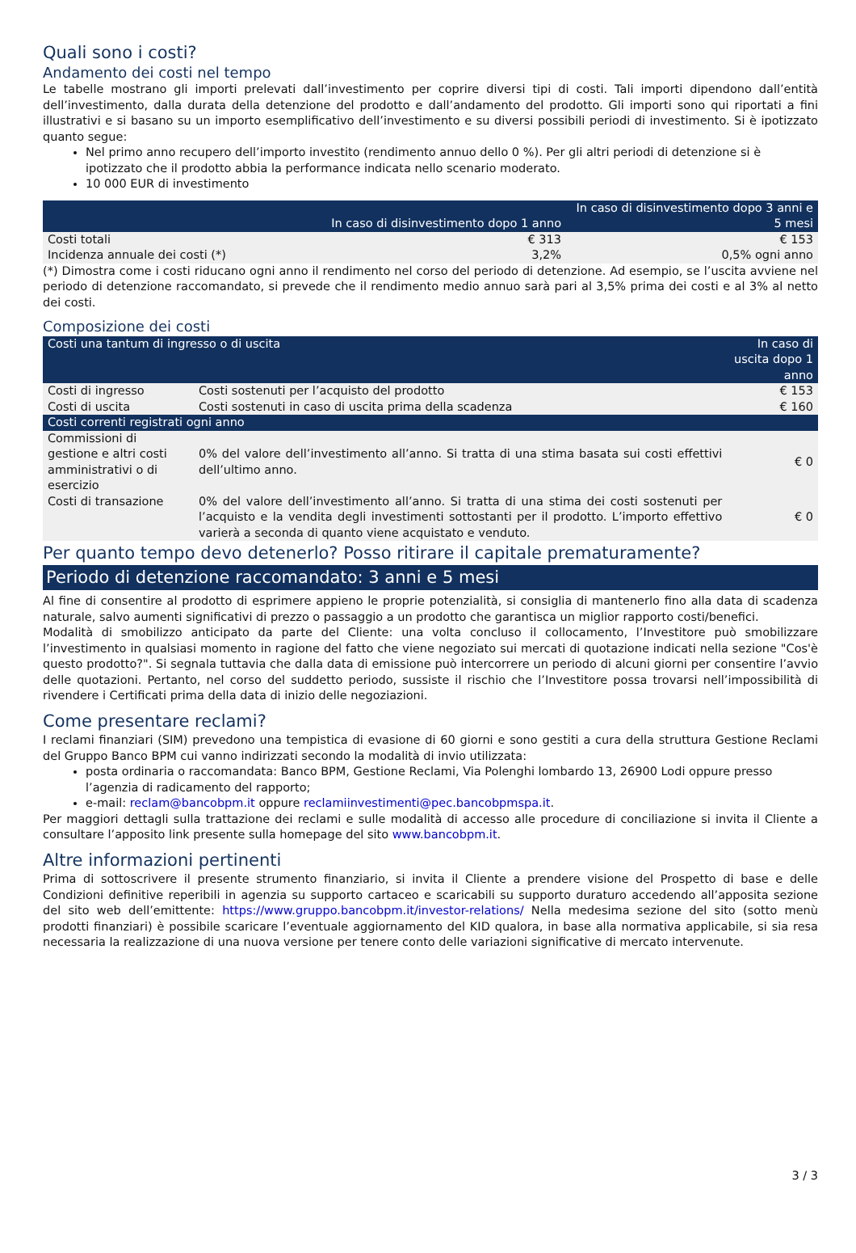Quali sono i costi?
Andamento dei costi nel tempo
Le tabelle mostrano gli importi prelevati dall’investimento per coprire diversi tipi di costi. Tali importi dipendono dall’entità dell’investimento, dalla durata della detenzione del prodotto e dall’andamento del prodotto. Gli importi sono qui riportati a fini illustrativi e si basano su un importo esemplificativo dell’investimento e su diversi possibili periodi di investimento. Si è ipotizzato quanto segue:
Nel primo anno recupero dell’importo investito (rendimento annuo dello 0 %). Per gli altri periodi di detenzione si è ipotizzato che il prodotto abbia la performance indicata nello scenario moderato.
10 000 EUR di investimento
| | In caso di disinvestimento dopo 1 anno | In caso di disinvestimento dopo 3 anni e 5 mesi |
| --- | --- | --- |
| Costi totali | € 313 | € 153 |
| Incidenza annuale dei costi (*) | 3,2% | 0,5% ogni anno |
(*) Dimostra come i costi riducano ogni anno il rendimento nel corso del periodo di detenzione. Ad esempio, se l’uscita avviene nel periodo di detenzione raccomandato, si prevede che il rendimento medio annuo sarà pari al 3,5% prima dei costi e al 3% al netto dei costi.
Composizione dei costi
| Costi una tantum di ingresso o di uscita | | In caso di uscita dopo 1 anno | |
| Costi di ingresso | Costi sostenuti per l’acquisto del prodotto | | € 153 |
| Costi di uscita | Costi sostenuti in caso di uscita prima della scadenza | | € 160 |
| Costi correnti registrati ogni anno | | | |
| Commissioni di gestione e altri costi amministrativi o di esercizio | 0% del valore dell’investimento all’anno. Si tratta di una stima basata sui costi effettivi dell’ultimo anno. | | € 0 |
| Costi di transazione | 0% del valore dell’investimento all’anno. Si tratta di una stima dei costi sostenuti per l’acquisto e la vendita degli investimenti sottostanti per il prodotto. L’importo effettivo varierà a seconda di quanto viene acquistato e venduto. | | € 0 |
Per quanto tempo devo detenerlo? Posso ritirare il capitale prematuramente?
Periodo di detenzione raccomandato: 3 anni e 5 mesi
Al fine di consentire al prodotto di esprimere appieno le proprie potenzialità, si consiglia di mantenerlo fino alla data di scadenza naturale, salvo aumenti significativi di prezzo o passaggio a un prodotto che garantisca un miglior rapporto costi/benefici.
Modalità di smobilizzo anticipato da parte del Cliente: una volta concluso il collocamento, l’Investitore può smobilizzare l’investimento in qualsiasi momento in ragione del fatto che viene negoziato sui mercati di quotazione indicati nella sezione "Cos'è questo prodotto?". Si segnala tuttavia che dalla data di emissione può intercorrere un periodo di alcuni giorni per consentire l’avvio delle quotazioni. Pertanto, nel corso del suddetto periodo, sussiste il rischio che l’Investitore possa trovarsi nell’impossibilità di rivendere i Certificati prima della data di inizio delle negoziazioni.
Come presentare reclami?
I reclami finanziari (SIM) prevedono una tempistica di evasione di 60 giorni e sono gestiti a cura della struttura Gestione Reclami del Gruppo Banco BPM cui vanno indirizzati secondo la modalità di invio utilizzata:
posta ordinaria o raccomandata: Banco BPM, Gestione Reclami, Via Polenghi lombardo 13, 26900 Lodi oppure presso l’agenzia di radicamento del rapporto;
e-mail: reclam@bancobpm.it oppure reclamiinvestimenti@pec.bancobpmspa.it.
Per maggiori dettagli sulla trattazione dei reclami e sulle modalità di accesso alle procedure di conciliazione si invita il Cliente a consultare l’apposito link presente sulla homepage del sito www.bancobpm.it.
Altre informazioni pertinenti
Prima di sottoscrivere il presente strumento finanziario, si invita il Cliente a prendere visione del Prospetto di base e delle Condizioni definitive reperibili in agenzia su supporto cartaceo e scaricabili su supporto duraturo accedendo all’apposita sezione del sito web dell’emittente: https://www.gruppo.bancobpm.it/investor-relations/ Nella medesima sezione del sito (sotto menù prodotti finanziari) è possibile scaricare l’eventuale aggiornamento del KID qualora, in base alla normativa applicabile, si sia resa necessaria la realizzazione di una nuova versione per tenere conto delle variazioni significative di mercato intervenute.
3 / 3